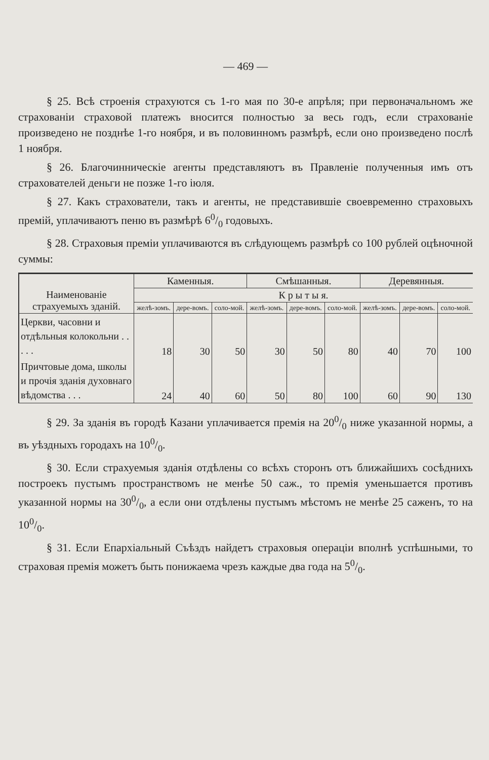— 469 —
§ 25. Всѣ строенія страхуются съ 1-го мая по 30-е апрѣля; при первоначальномъ же страхованіи страховой платежъ вносится полностью за весь годъ, если страхованіе произведено не позднѣе 1-го ноября, и въ половинномъ размѣрѣ, если оно произведено послѣ 1 ноября.
§ 26. Благочинническіе агенты представляютъ въ Правленіе полученныя имъ отъ страхователей деньги не позже 1-го іюля.
§ 27. Какъ страхователи, такъ и агенты, не представившіе своевременно страховыхъ премій, уплачиваютъ пеню въ размѣрѣ 60/0 годовыхъ.
§ 28. Страховыя преміи уплачиваются въ слѣдующемъ размѣрѣ со 100 рублей оцѣночной суммы:
| Наименованіе страхуемыхъ зданій. | Каменныя. | | | Смѣшанныя. | | | Деревянныя. | | |
| --- | --- | --- | --- | --- | --- | --- | --- | --- | --- |
| | К р ы т ы я. | | | | | | | | |
| | желѣ-зомъ. | дере-вомъ. | соло-мой. | желѣ-зомъ. | дере-вомъ. | соло-мой. | желѣ-зомъ. | дере-вомъ. | соло-мой. |
| Церкви, часовни и отдѣльныя колокольни . . . . . | 18 | 30 | 50 | 30 | 50 | 80 | 40 | 70 | 100 |
| Причтовые дома, школы и прочія зданія духовнаго вѣдомства . . . | 24 | 40 | 60 | 50 | 80 | 100 | 60 | 90 | 130 |
§ 29. За зданія въ городѣ Казани уплачивается премія на 200/0 ниже указанной нормы, а въ уѣздныхъ городахъ на 100/0.
§ 30. Если страхуемыя зданія отдѣлены со всѣхъ сторонъ отъ ближайшихъ сосѣднихъ построекъ пустымъ пространствомъ не менѣе 50 саж., то премія уменьшается противъ указанной нормы на 300/0, а если они отдѣлены пустымъ мѣстомъ не менѣе 25 саженъ, то на 100/0.
§ 31. Если Епархіальный Съѣздъ найдетъ страховыя операціи вполнѣ успѣшными, то страховая премія можетъ быть понижаема чрезъ каждые два года на 50/0.